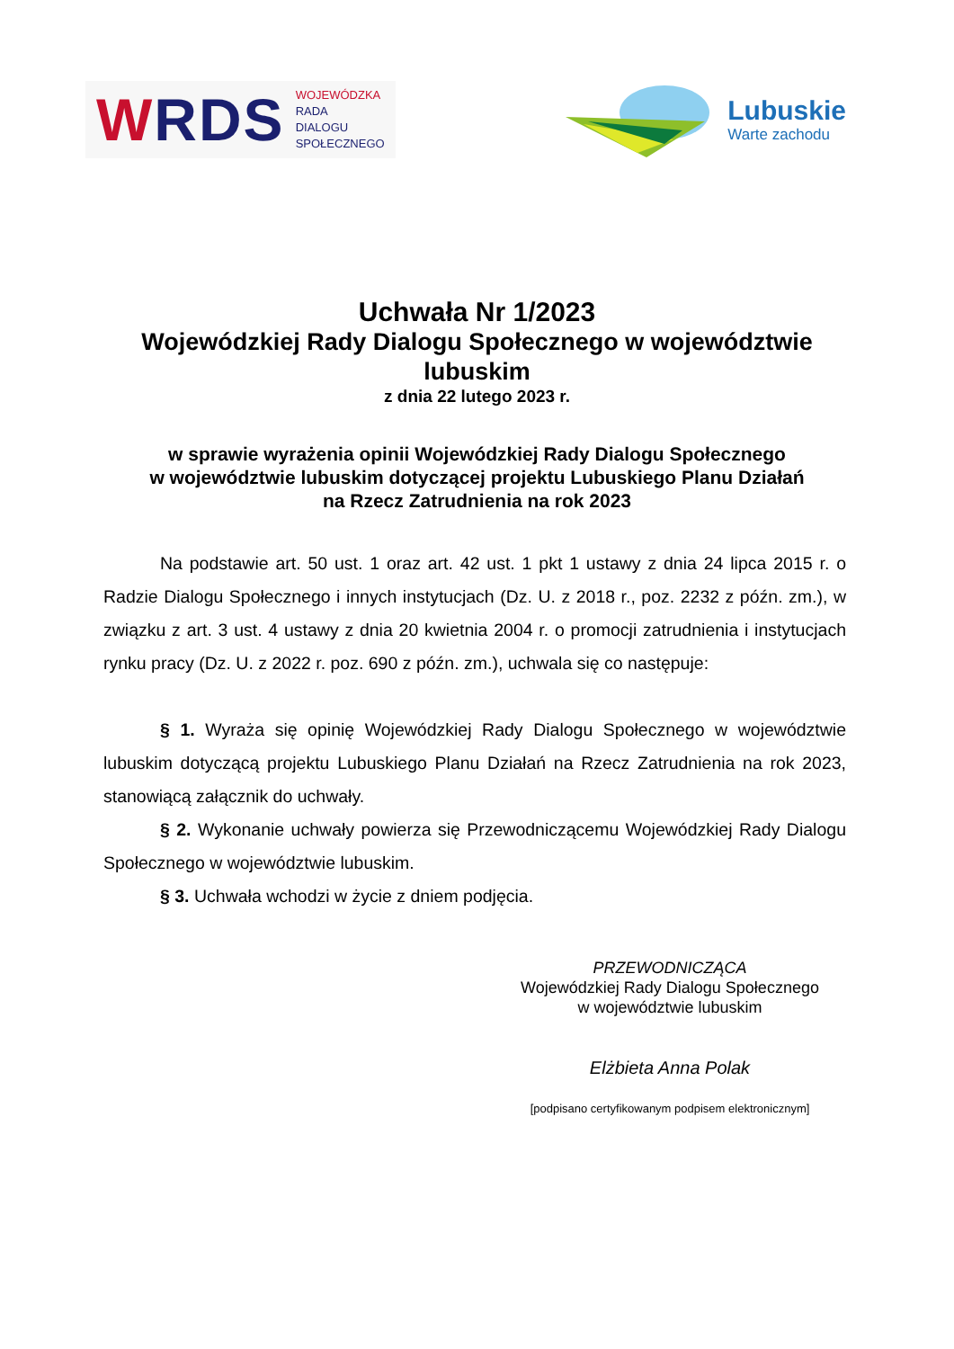WRDS
WOJEWÓDZKA
RADA
DIALOGU
SPOŁECZNEGO
Lubuskie
Warte zachodu
Uchwała Nr 1/2023
Wojewódzkiej Rady Dialogu Społecznego w województwie lubuskim
z dnia 22 lutego 2023 r.
w sprawie wyrażenia opinii Wojewódzkiej Rady Dialogu Społecznego
w województwie lubuskim dotyczącej projektu Lubuskiego Planu Działań
na Rzecz Zatrudnienia na rok 2023
Na podstawie art. 50 ust. 1 oraz art. 42 ust. 1 pkt 1 ustawy z dnia 24 lipca 2015 r. o Radzie Dialogu Społecznego i innych instytucjach (Dz. U. z 2018 r., poz. 2232 z późn. zm.), w związku z art. 3 ust. 4 ustawy z dnia 20 kwietnia 2004 r. o promocji zatrudnienia i instytucjach rynku pracy (Dz. U. z 2022 r. poz. 690 z późn. zm.), uchwala się co następuje:
§ 1. Wyraża się opinię Wojewódzkiej Rady Dialogu Społecznego w województwie lubuskim dotyczącą projektu Lubuskiego Planu Działań na Rzecz Zatrudnienia na rok 2023, stanowiącą załącznik do uchwały.
§ 2. Wykonanie uchwały powierza się Przewodniczącemu Wojewódzkiej Rady Dialogu Społecznego w województwie lubuskim.
§ 3. Uchwała wchodzi w życie z dniem podjęcia.
PRZEWODNICZĄCA
Wojewódzkiej Rady Dialogu Społecznego
w województwie lubuskim
Elżbieta Anna Polak
[podpisano certyfikowanym podpisem elektronicznym]